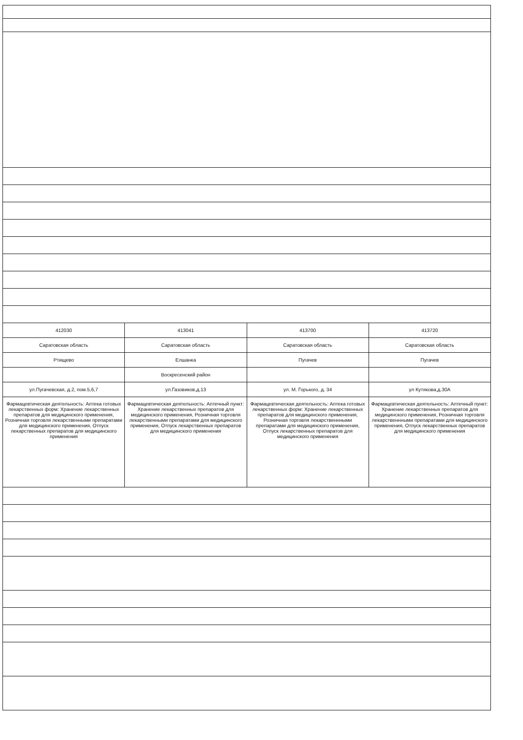| 412030 | 413041 | 413700 | 413720 |
| Саратовская область | Саратовская область | Саратовская область | Саратовская область |
| Ртищево | Елшанка | Пугачев | Пугачев |
| | Воскресенский район | | |
| ул.Пугачевская, д.2, пом.5,6,7 | ул.Газовиков,д.13 | ул. М. Горького, д. 34 | ул Кутякова,д.30А |
| Фармацевтическая деятельность: Аптека готовых лекарственных форм: Хранение лекарственных препаратов для медицинского применения, Розничная торговля лекарственными препаратами для медицинского применения, Отпуск лекарственных препаратов для медицинского применения | Фармацевтическая деятельность: Аптечный пункт: Хранение лекарственных препаратов для медицинского применения, Розничная торговля лекарственными препаратами для медицинского применения, Отпуск лекарственных препаратов для медицинского применения | Фармацевтическая деятельность: Аптека готовых лекарственных форм: Хранение лекарственных препаратов для медицинского применения, Розничная торговля лекарственнными препаратами для медицинского применения, Отпуск лекарственных препаратов для медицинского применения | Фармацевтическая деятельность: Аптечный пункт: Хранение лекарственных препаратов для медицинского применения, Розничная торговля лекарственнными препаратами для медицинского применения, Отпуск лекарственных препаратов для медицинского применения |